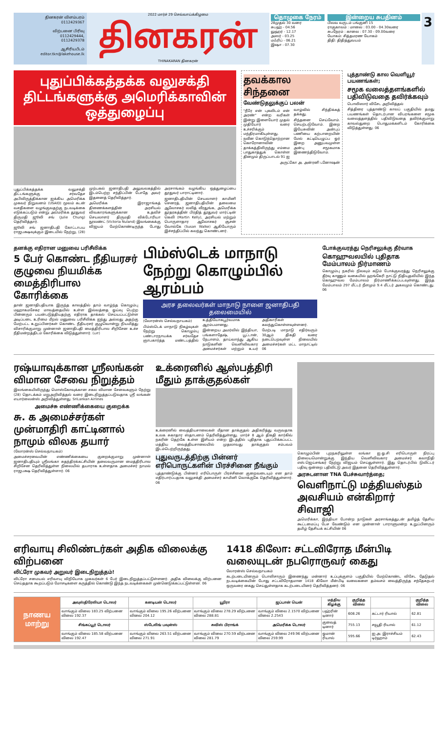தினகரன் விளம்பரம்
0112429367
விற்பனை பிரிவு
0112429444,
0112429378
ஆசிரியபீடம்
editor.tkn@lakehouse.lk
2022 மார்ச் 29 செவ்வாய்க்கிழமை
தினகரன்
THINAKARAN தினகரன்
தொழுகை நேரம்
28முதல் 30 வரை
சுபஹ் - 04.56
லுஹர் - 12.17
அஸர் - 03.25
மஃரிப் - 06.21
இஷா - 07.30
இன்றைய சுபதினம்
பிலவ வருடம் பங்குனி 15
ராகுகாலம் : மாலை : 03.00 - 04.30வரை
சுபநேரம் : காலை : 07.30 - 09.00வரை
யோகம்: சித்தமரண யோகம்
திதி: திதித்துவயம்
3
புதுப்பிக்கத்தக்க வலுசக்தி திட்டங்களுக்கு அமெரிக்காவின் ஒத்துழைப்பு
புதுப்பிக்கத்தக்க வலுசக்தி திட்டங்களுக்கு சர்வதேச அபிவிருத்திக்கான ஐக்கிய அமெரிக்க முகவர் நிறுவனம் (USAID) மூலம் கடன் வசதிகளை வழங்குவதற்கு நடவடிக்கை எடுக்கப்படும் என்று அமெரிக்க தூதுவர் திருமதி ஜூலி சங் (Julie Chung) தெரிவித்தார்.
ஜூலி சங் ஜனாதிபதி கோட்டாபய ராஜபக்ஷவுக்கும் இடையில் நேற்று, (28) முற்பகல் ஜனாதிபதி அலுவலகத்தில் இடம்பெற்ற சந்திப்பின் போதே அவர் இதனைத் தெரிவித்தார்.
அமெரிக்க இராஜாங்கத் திணைக்களத்தின் அரசியல் விவகாரங்களுக்கான உதவிச் செயலாளர் திருமதி விக்டோரியா நூலண்ட் (Victoria Nuland) இலங்கைக்கு விஜயம் மேற்கொண்டிருந்த போது அரசாங்கம் வழங்கிய ஒத்துழைப்பை தூதுவர் பாராட்டினார்.
ஜனாதிபதியின் செயலாளர் காமினி செனரத், ஜனாதிபதியின் தலைமை ஆலோசகர் லலித் வீரதுங்க, அமெரிக்க தூதரகத்தின் பிரதித் தூதுவர் மார்ட்டின் கெலி (Martin Kelly), அரசியல் மற்றும் பொருளாதார ஆலோசகர் சூசன் வோல்கே (Susan Walke) ஆகியோரும் இச்சந்திப்பில் கலந்து கொண்டனர்.
தவக்கால சிந்தனை
வேண்டுதலுக்குப் பலன்
"நீரே என் புகலிடம் என் அரண்" என்ற வரிகள் இன்று இளையோர் முதல் முதியோர் வரை உச்சரிக்கும் மந்திரமாகியுள்ளது. நவீன கொடுந்தொற்றான கொரோனாவின் தாக்கத்திலிருந்து எம்மை பாதுகாத்துக் கொள்ள தினமும் திருப்பாடல் 91 ஐ வாழ்வில் சிந்திக்கத் தக்கது.
சிந்தனை செய்வோம். செயற்படுவோம். இறை இயேசுவின் அன்புப் பணியை கற்பாறையின் மேல் கட்டியெழுப்ப ஓர் இறை அனுபவமுள்ள அன்பு சமூகமாக இணைந்திடுவோம்.
அருட்கோ அ. அன்ரனி டனோஷன்
புத்தாண்டு கால வெளியூர் பயணங்கள்;
சமூக வலைத்தளங்களில் பதிவிடுவதை தவிர்க்கவும்
பொலிஸார் விசேட அறிவித்தல்
சித்திரை புத்தாண்டு காலப் பகுதியில் தமது பயணங்கள் தொடர்பான விபரங்களை சமூக வலைத்தளத்தில் பதிவிடுவதை தவிர்க்குமாறு காவல்துறை பொதுமக்களிடம் கோரிக்கை விடுத்துள்ளது. 06
தனக்கு எதிரான மனுவை பரிசீலிக்க
5 பேர் கொண்ட நீதியரசர் குழுவை நியமிக்க மைத்திரிபால கோரிக்கை
தான் ஜனாதிபதியாக இருந்த காலத்தில் தாம் வாழ்ந்த கொழும்பு மஹாகமசேகர மாவத்தையில் உள்ள இல்லத்தை ஓய்வு பெற்ற பின்னரும் பயன்படுத்தியதற்கு எதிராக தாக்கல் செய்யப்பட்டுள்ள அடிப்படை உரிமை மீறல் மனுவை பரிசீலிக்க ஐந்து அல்லது அதற்கு மேற்பட்ட உறுப்பினர்கள் கொண்ட நீதியரசர் குழுவொன்று நியமித்து விசாரிக்குமாறு முன்னாள் ஜனாதிபதி மைத்திரிபால சிறிசேன உச்ச நீதிமன்றத்திடம் கோரிக்கை விடுத்துள்ளார். (பா)
பிம்ஸ்டெக் மாநாடு நேற்று கொழும்பில் ஆரம்பம்
அரச தலைவர்கள் மாநாடு நாளை ஜனாதிபதி தலைமையில்
(லோரன்ஸ் செல்வநாயகம்)
பிம்ஸ்டெக் மாநாடு நிகழ்வுகள் நேற்று கொழும்பு பண்டாரநாயக்க சர்வதேச ஞாபகார்த்த மண்டபத்தில் உத்தியோகபூர்வமாக ஆரம்பமானது.
இன்றைய அமர்வில் இந்தியா, பங்களாதேஷ், பூட்டான், நேபாளம், தாய்லாந்து ஆகிய நாடுகளின் வெளிவிவகார அமைச்சர்கள் மற்றும் உயர் அதிகாரிகள் கலந்துகொள்ளவுள்ளனர்.
மேற்படி மாநாடு எதிர்வரும் 30ஆம் திகதி வரை நடைபெறவுள்ள நிலையில் அமைச்சர்கள் மட்ட மாநாட்டில் 06
போக்குவரத்து நெரிசலுக்கு தீர்வாக
கொஹுவலயில் புதிதாக மேம்பாலம் நிர்மாணம்
கொழும்பு நகரில் நிலவும் கடும் போக்குவரத்து நெரிசலுக்கு தீர்வு காணும் வகையில் ஹங்கேரி நாட்டு நிதியுதவியில் இந்த கொஹுவல மேம்பாலம் நிர்மாணிக்கப்படவுள்ளது. இந்த மேம்பாலம் 297 மீட்டர் நீளமும் 9.4 மீட்டர் அகலமும் கொண்டது. 06
ரஷ்யாவுக்கான ஸ்ரீலங்கன் விமான சேவை நிறுத்தம்
இலங்கையிலிருந்து மொஸ்கோவுக்கான சகல விமான சேவைகளும் நேற்று (28) தொடக்கம் மறுஅறிவித்தல் வரை இடைநிறுத்தப்படுவதாக ஸ்ரீ லங்கன் எயார்லைன்ஸ் அறிவித்துள்ளது. SriLankan Airlines
அமைச்சு எண்ணிக்கையை குறைக்க
சு. க அமைச்சர்கள் முன்மாதிரி காட்டினால் நாமும் விலக தயார்
(லோரன்ஸ் செல்வநாயகம்)
அமைச்சரவையின் எண்ணிக்கையை குறைக்குமாறு முன்னாள் ஜனாதிபதியும் ஸ்ரீலங்கா சுதந்திரக்கட்சியின் தலைவருமான மைத்திரிபால சிறிசேன தெரிவித்துள்ள நிலையில் தயாராக உள்ளதாக அமைச்சர் நாமல் ராஜபக்ஷ தெரிவித்துள்ளார். 06
உக்ரைனில் ஆஸ்பத்திரி மீதும் தாக்குதல்கள்
உக்ரைனில் வைத்தியசாலைகள் மீதான தாக்குதல் அதிகரித்து வருவதாக உலக சுகாதார ஸ்தாபனம் தெரிவித்துள்ளது. மார்ச் 8 ஆம் திகதி கார்கிவ் நகரின் தெற்கே உள்ள இசியம் என்ற இடத்தில் புதிதாக புதுப்பிக்கப்பட்ட மத்திய வைத்தியசாலையில் முதலாவது தாக்குதல் சம்பவம் இடம்பெற்றிருந்தது.
புதுவருடத்திற்கு பின்னர் எரிபொருட்களின் பிரச்சினை நீங்கும்
புத்தாண்டுக்கு பின்னர் எரிபொருள் பிரச்சினை குறைவடையும் என தாம் எதிர்பார்ப்பதாக வலுசக்தி அமைச்சர் காமினி லொக்குகே தெரிவித்துள்ளார். 06
கொழும்பின் புறநகரிலுள்ள லங்கா ஐ.ஓ.சி எரிபொருள் நிரப்பு நிலையமொன்றுக்கு இந்திய வெளிவிவகார அமைச்சர் கலாநிதி எஸ்.ஜெய்சங்கர் நேற்று விஜயம் செய்துள்ளார். இது தொடர்பில் டுவிட்டர் பதிவு ஒன்றை பதிவிட்டு அவர் இதனை தெரிவித்துள்ளார்.
அரசுடனான TNA பேச்சுவார்த்தை;
வெளிநாட்டு மத்தியஸ்தம் அவசியம் என்கிறார் சிவாஜி
அமெரிக்கா, இந்தியா போன்ற நாடுகள் அரசாங்கத்துடன் தமிழ்த் தேசிய கூட்டமைப்பு பேச வேண்டும் என முன்னாள் பாராளுமன்ற உறுப்பினரும் தமிழ் தேசியக் கட்சியின் 06
எரிவாயு சிலிண்டர்கள் அதிக விலைக்கு விற்பனை
லிட்ரோ முகவர் அறுவர் இடைநிறுத்தம்!
லிட்ரோ சமையல் எரிவாயு விநியோக முகவர்கள் 6 பேர் இடைநிறுத்தப்பட்டுள்ளனர். அதிக விலைக்கு விற்பனை செய்ததாக கூறப்படும் மோசடிகளை கருத்தில் கொண்டு இந்த நடவடிக்கைகள் முன்னெடுக்கப்பட்டுள்ளன. 06
1418 கிலோ: சட்டவிரோத மீன்பிடி வலையுடன் நபரொருவர் கைது
லோரன்ஸ் செல்வநாயகம்
கடற்படையினரும் பொலிசாரும் இணைந்து மன்னார் உப்புக்குளம் பகுதியில் மேற்கொண்ட விசேட தேடுதல் நடவடிக்கையின் போது சட்டவிரோதமான 1418 கிலோ மீன்பிடி வலைகளை தம்வசம் வைத்திருந்த சந்தேகநபர் ஒருவரை கைது செய்துள்ளதாக கடற்படையினர் தெரிவித்தனர். 06
| நாணய மாற்று | அவுஸ்திரேலியா டொலர் | கனடியன் டொலர் | யூரோ | ஜப்பான் யென் | மத்திய கிழக்கு | குறித்த விலை | | குறித்த விலை |
| --- | --- | --- | --- | --- | --- | --- | --- | --- |
| | வாங்கும் விலை 183.25 விற்பனை விலை 192.37 | வாங்கும் விலை 195.26 விற்பனை விலை 204.12 | வாங்கும் விலை 278.29 விற்பனை விலை 288.81 | வாங்கும் விலை 2.1570 விற்பனை விலை 2.2543 | பஹ்ரின் டினார் | 608.26 | கட்டார் ரியால் | 62.81 |
| | சிங்கப்பூர் டொலர் | ஸ்டேலிங் பவுன்ஸ் | சுவிஸ் பிராங்க் | அமெரிக்க டொலர் | குவைத் டினார் | 755.13 | சவூதி ரியால் | 61.12 |
| | வாங்கும் விலை 185.58 விற்பனை விலை 192.47 | வாங்கும் விலை 263.51 விற்பனை விலை 271.91 | வாங்கும் விலை 270.59 விற்பனை விலை 281.79 | வாங்கும் விலை 249.96 விற்பனை விலை 259.99 | ஓமான் ரியால் | 595.66 | ஐ.அ. இராச்சியம் டிர்ஹாம் | 62.43 |